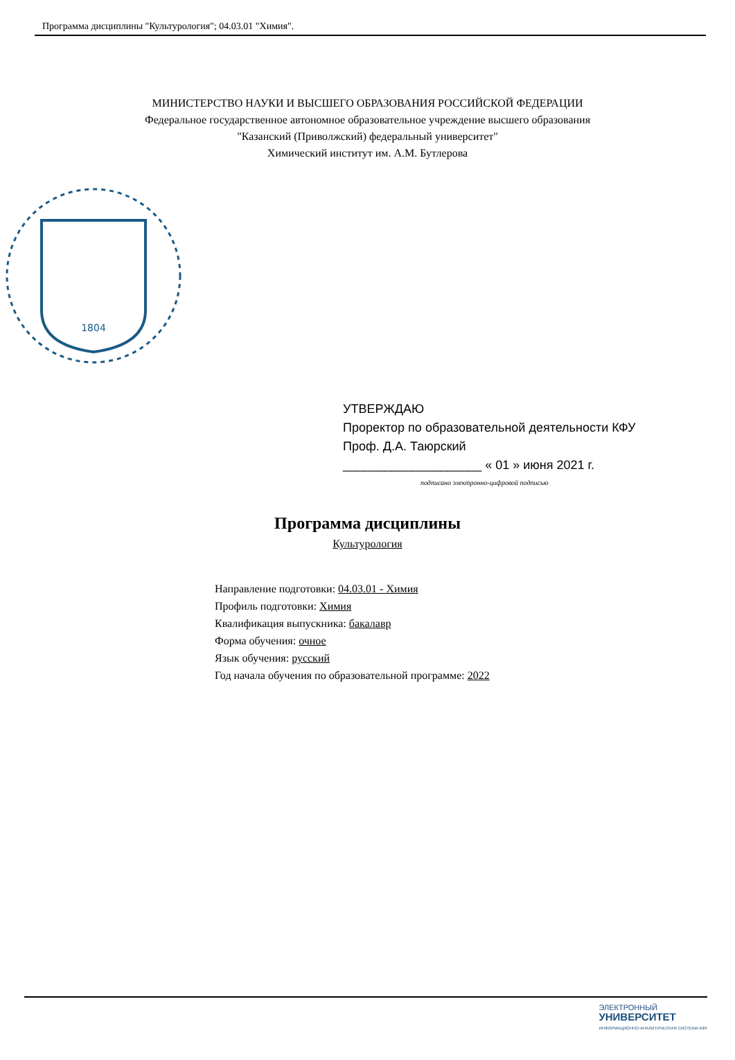Программа дисциплины "Культурология"; 04.03.01 "Химия".
МИНИСТЕРСТВО НАУКИ И ВЫСШЕГО ОБРАЗОВАНИЯ РОССИЙСКОЙ ФЕДЕРАЦИИ
Федеральное государственное автономное образовательное учреждение высшего образования
"Казанский (Приволжский) федеральный университет"
Химический институт им. А.М. Бутлерова
1804
УТВЕРЖДАЮ
Проректор по образовательной деятельности КФУ
Проф. Д.А. Таюрский
____________________ « 01 » июня 2021 г.
подписано электронно-цифровой подписью
Программа дисциплины
Культурология
Направление подготовки: 04.03.01 - Химия
Профиль подготовки: Химия
Квалификация выпускника: бакалавр
Форма обучения: очное
Язык обучения: русский
Год начала обучения по образовательной программе: 2022
ЭЛЕКТРОННЫЙ
УНИВЕРСИТЕТ
ИНФОРМАЦИОННО-АНАЛИТИЧЕСКАЯ СИСТЕМА КФУ